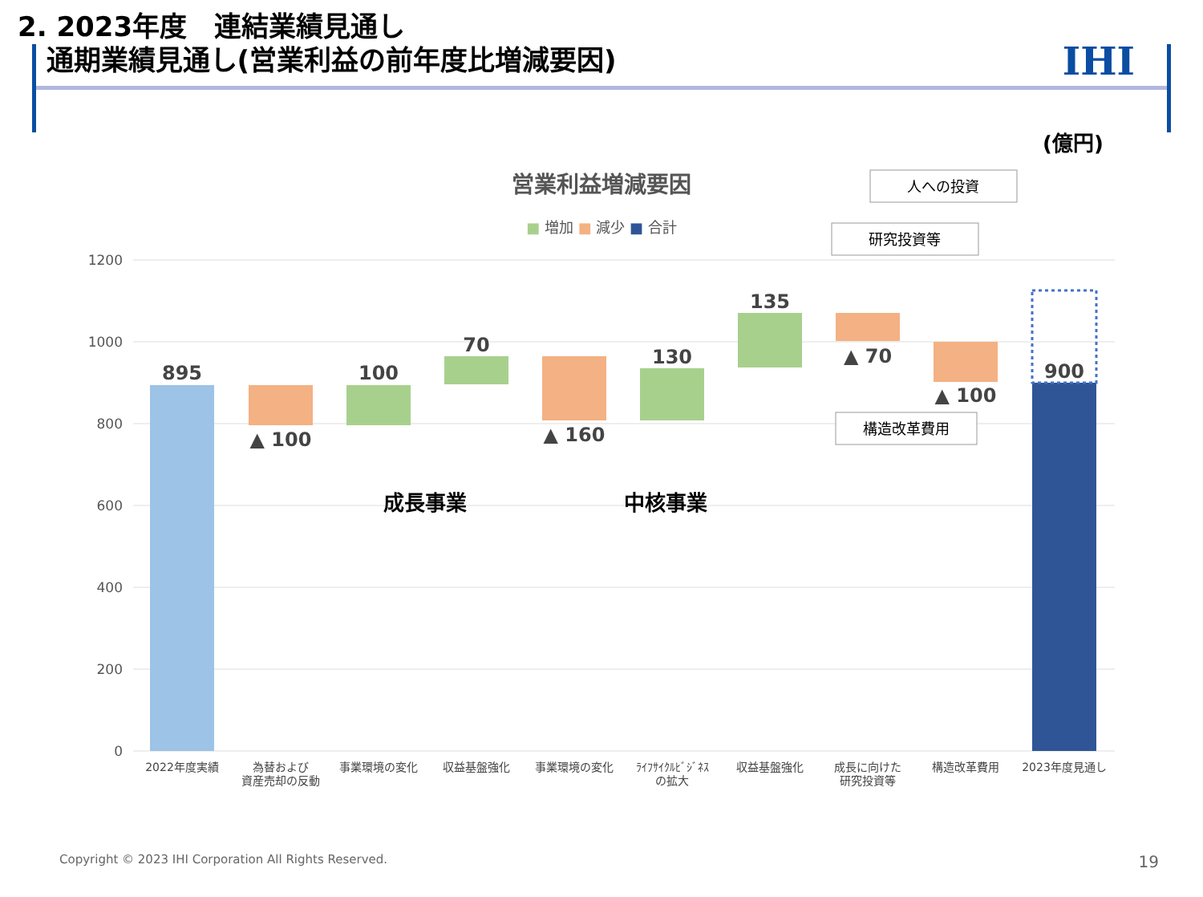2. 2023年度　連結業績見通し
通期業績見通し(営業利益の前年度比増減要因)
IHI
(億円)
営業利益増減要因
■ 増加 ■ 減少 ■ 合計
1200
1000
800
600
400
200
0
895
▲ 100
100
70
▲ 160
130
135
▲ 70
▲ 100
900
成長事業
中核事業
人への投資
研究投資等
構造改革費用
2022年度実績
為替および
資産売却の反動
事業環境の変化
収益基盤強化
事業環境の変化
ﾗｲﾌｻｲｸﾙﾋﾞｼﾞﾈｽ
の拡大
収益基盤強化
成長に向けた
研究投資等
構造改革費用
2023年度見通し
Copyright © 2023 IHI Corporation All Rights Reserved.
19